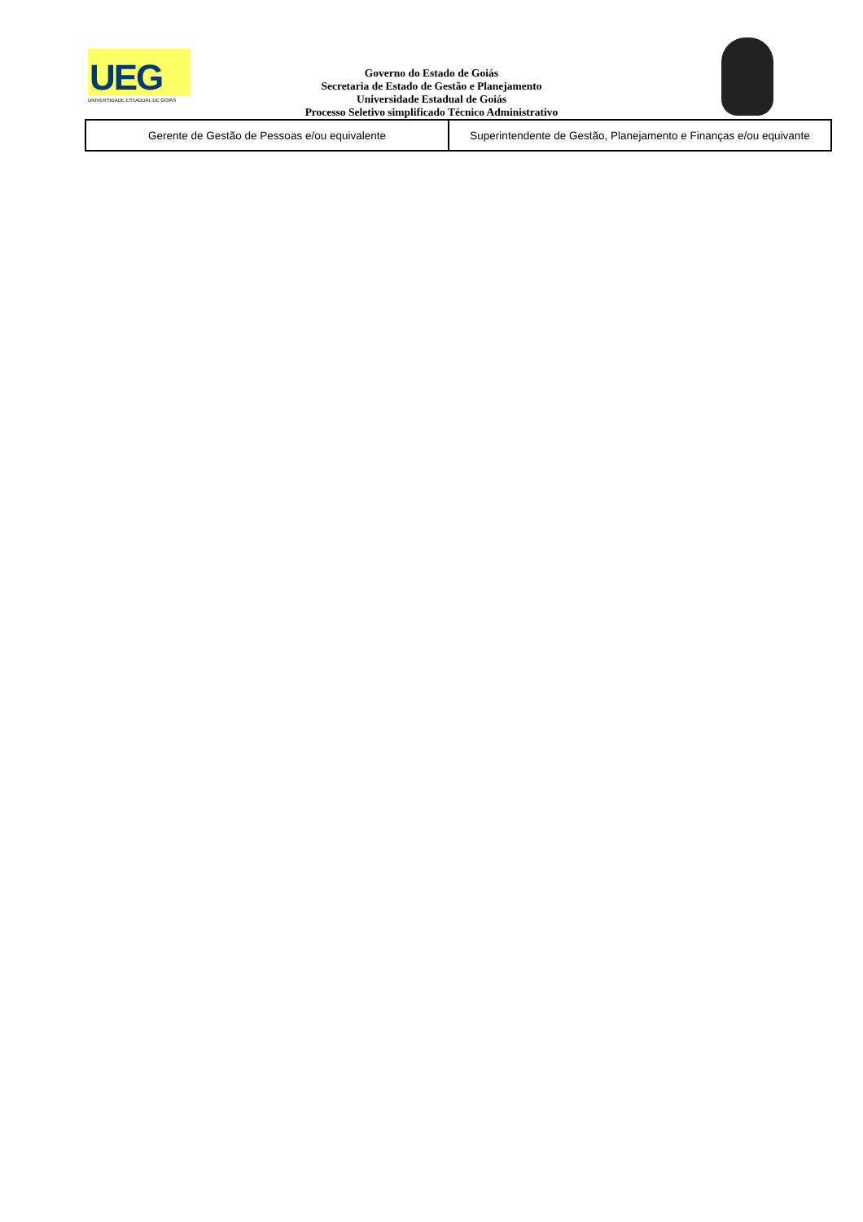UEG
UNIVERSIDADE ESTADUAL DE GOIÁS
Governo do Estado de Goiás
Secretaria de Estado de Gestão e Planejamento
Universidade Estadual de Goiás
Processo Seletivo simplificado Técnico Administrativo
| Gerente de Gestão de Pessoas e/ou equivalente | Superintendente de Gestão, Planejamento e Finanças e/ou equivante |